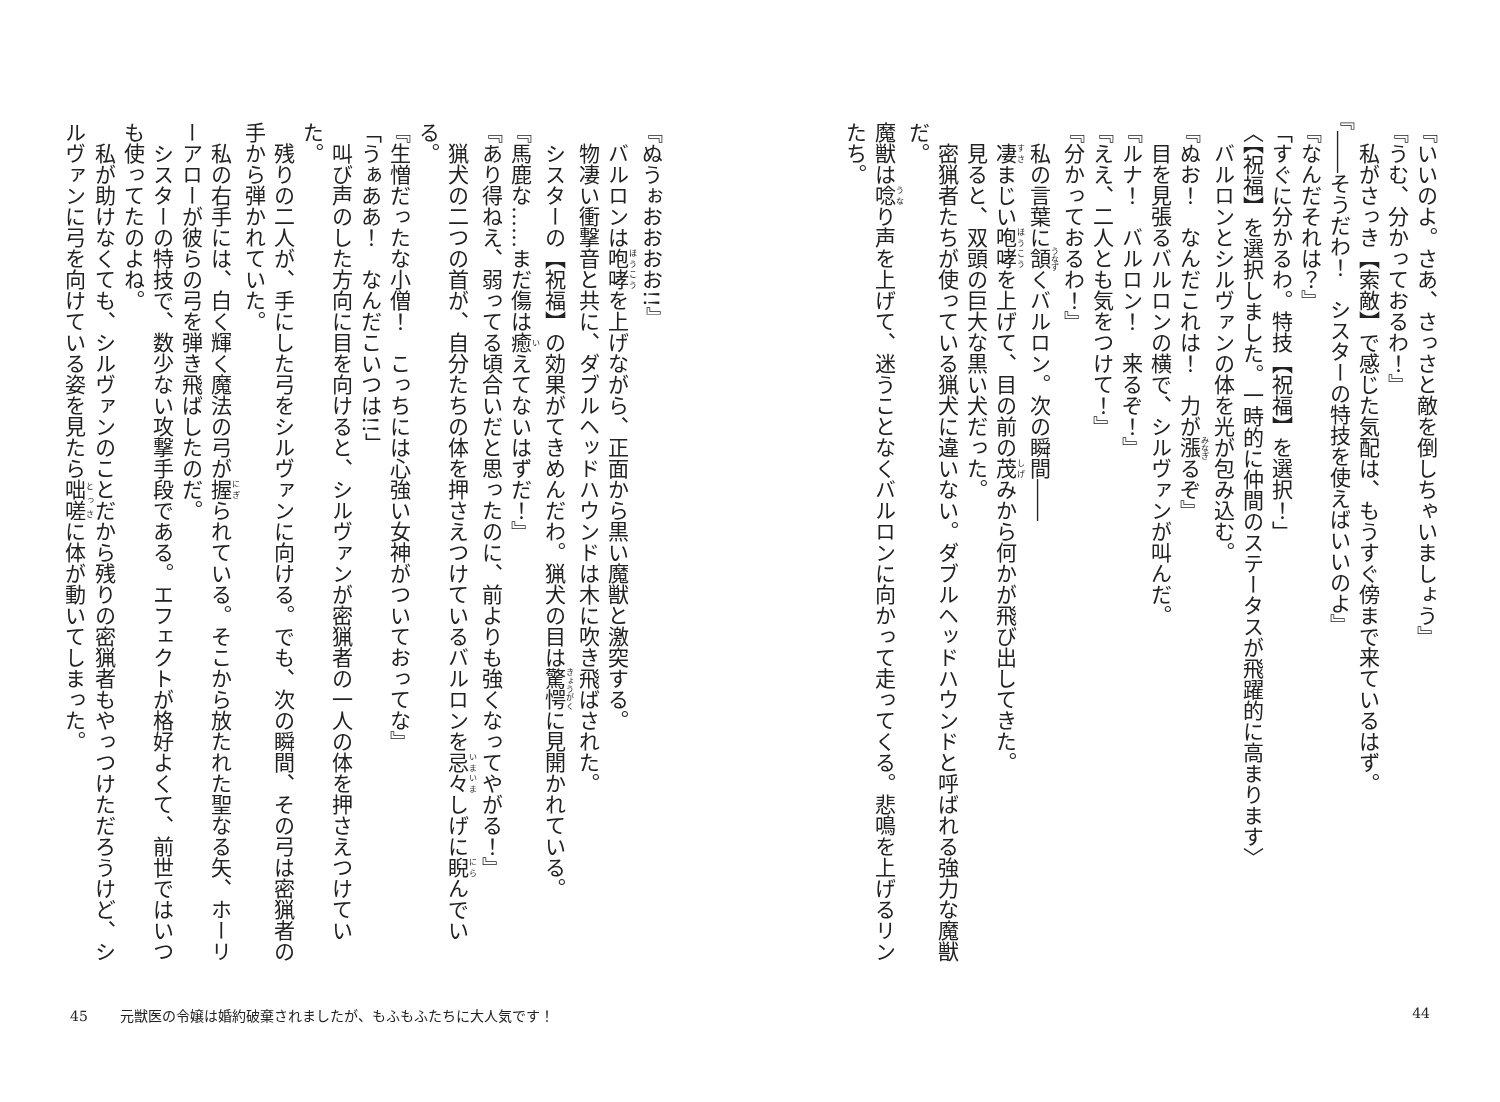『いいのよ。さあ、さっさと敵を倒しちゃいましょう』
『うむ、分かっておるわ！』
　私がさっき【索敵】で感じた気配は、もうすぐ傍まで来ているはず。
『――そうだわ！　シスターの特技を使えばいいのよ』
『なんだそれは？』
「すぐに分かるわ。特技【祝福】を選択！」
〈【祝福】を選択しました。一時的に仲間のステータスが飛躍的に高まります〉
　バルロンとシルヴァンの体を光が包み込む。
『ぬお！　なんだこれは！　力が漲るぞ』
　目を見張るバルロンの横で、シルヴァンが叫んだ。
『ルナ！　バルロン！　来るぞ！』
『ええ、二人とも気をつけて！』
『分かっておるわ！』
　私の言葉に頷くバルロン。次の瞬間――
　凄まじい咆哮を上げて、目の前の茂みから何かが飛び出してきた。
　見ると、双頭の巨大な黒い犬だった。
　密猟者たちが使っている猟犬に違いない。ダブルヘッドハウンドと呼ばれる強力な魔獣だ。
魔獣は唸り声を上げて、迷うことなくバルロンに向かって走ってくる。悲鳴を上げるリンたち。
44
『ぬうぉおおおお!!』
　バルロンは咆哮を上げながら、正面から黒い魔獣と激突する。
　物凄い衝撃音と共に、ダブルヘッドハウンドは木に吹き飛ばされた。
　シスターの【祝福】の効果がてきめんだわ。猟犬の目は驚愕に見開かれている。
『馬鹿な……まだ傷は癒えてないはずだ！』
『あり得ねえ、弱ってる頃合いだと思ったのに、前よりも強くなってやがる！』
　猟犬の二つの首が、自分たちの体を押さえつけているバルロンを忌々しげに睨んでいる。
『生憎だったな小僧！　こっちには心強い女神がついておってな』
「うぁああ！　なんだこいつは!!」
　叫び声のした方向に目を向けると、シルヴァンが密猟者の一人の体を押さえつけていた。
　残りの二人が、手にした弓をシルヴァンに向ける。でも、次の瞬間、その弓は密猟者の手から弾かれていた。
　私の右手には、白く輝く魔法の弓が握られている。そこから放たれた聖なる矢、ホーリーアローが彼らの弓を弾き飛ばしたのだ。
　シスターの特技で、数少ない攻撃手段である。エフェクトが格好よくて、前世ではいつも使ってたのよね。
　私が助けなくても、シルヴァンのことだから残りの密猟者もやっつけただろうけど、シルヴァンに弓を向けている姿を見たら咄嗟に体が動いてしまった。
45 元獣医の令嬢は婚約破棄されましたが、もふもふたちに大人気です！